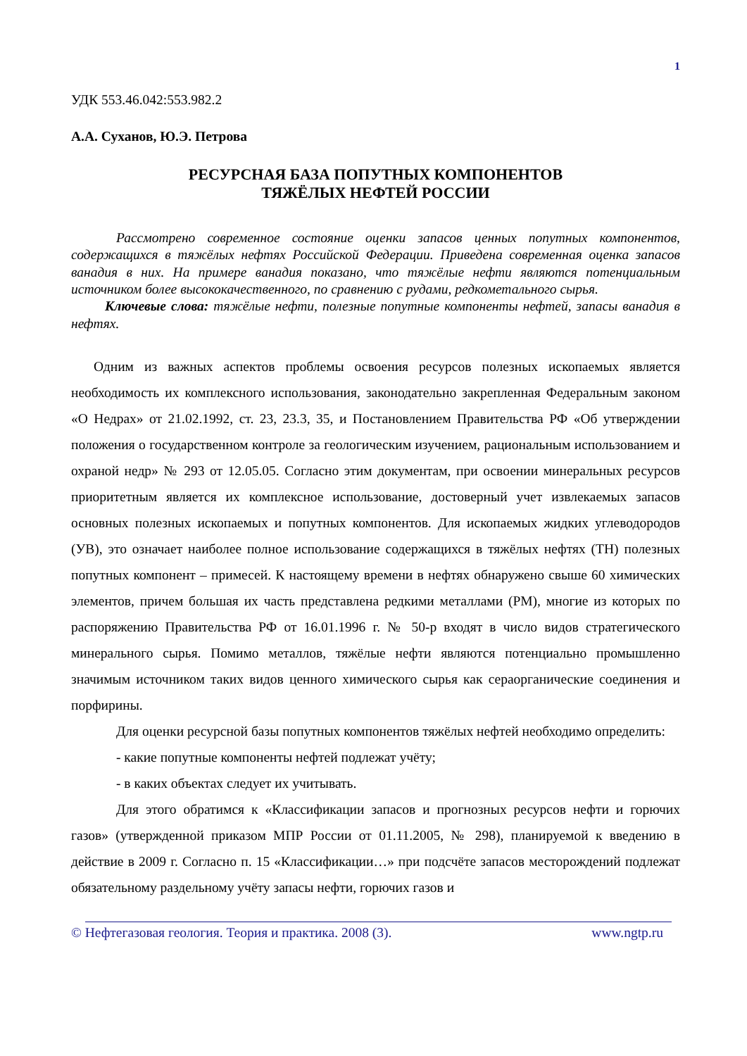1
УДК 553.46.042:553.982.2
А.А. Суханов, Ю.Э. Петрова
РЕСУРСНАЯ БАЗА ПОПУТНЫХ КОМПОНЕНТОВ
ТЯЖЁЛЫХ НЕФТЕЙ РОССИИ
Рассмотрено современное состояние оценки запасов ценных попутных компонентов, содержащихся в тяжёлых нефтях Российской Федерации. Приведена современная оценка запасов ванадия в них. На примере ванадия показано, что тяжёлые нефти являются потенциальным источником более высококачественного, по сравнению с рудами, редкометального сырья.
Ключевые слова: тяжёлые нефти, полезные попутные компоненты нефтей, запасы ванадия в нефтях.
Одним из важных аспектов проблемы освоения ресурсов полезных ископаемых является необходимость их комплексного использования, законодательно закрепленная Федеральным законом «О Недрах» от 21.02.1992, ст. 23, 23.3, 35, и Постановлением Правительства РФ «Об утверждении положения о государственном контроле за геологическим изучением, рациональным использованием и охраной недр» № 293 от 12.05.05. Согласно этим документам, при освоении минеральных ресурсов приоритетным является их комплексное использование, достоверный учет извлекаемых запасов основных полезных ископаемых и попутных компонентов. Для ископаемых жидких углеводородов (УВ), это означает наиболее полное использование содержащихся в тяжёлых нефтях (ТН) полезных попутных компонент – примесей. К настоящему времени в нефтях обнаружено свыше 60 химических элементов, причем большая их часть представлена редкими металлами (РМ), многие из которых по распоряжению Правительства РФ от 16.01.1996 г. № 50-р входят в число видов стратегического минерального сырья. Помимо металлов, тяжёлые нефти являются потенциально промышленно значимым источником таких видов ценного химического сырья как сераорганические соединения и порфирины.
Для оценки ресурсной базы попутных компонентов тяжёлых нефтей необходимо определить:
- какие попутные компоненты нефтей подлежат учёту;
- в каких объектах следует их учитывать.
Для этого обратимся к «Классификации запасов и прогнозных ресурсов нефти и горючих газов» (утвержденной приказом МПР России от 01.11.2005, № 298), планируемой к введению в действие в 2009 г. Согласно п. 15 «Классификации…» при подсчёте запасов месторождений подлежат обязательному раздельному учёту запасы нефти, горючих газов и
© Нефтегазовая геология. Теория и практика. 2008 (3). www.ngtp.ru